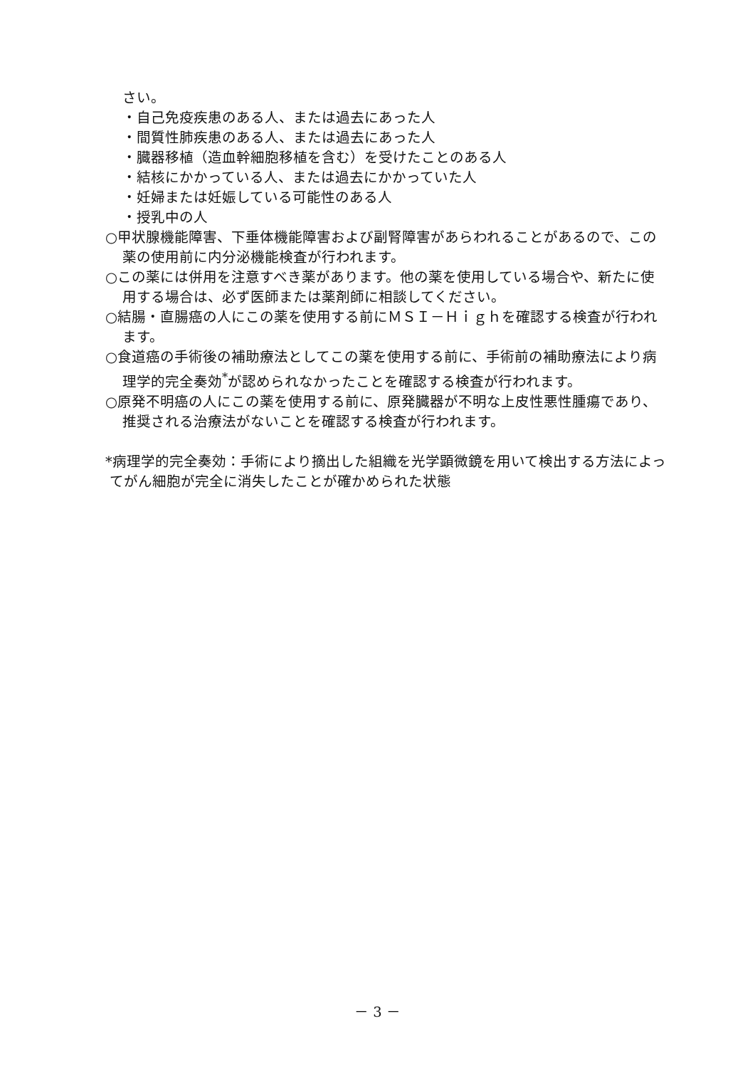さい。
・自己免疫疾患のある人、または過去にあった人
・間質性肺疾患のある人、または過去にあった人
・臓器移植（造血幹細胞移植を含む）を受けたことのある人
・結核にかかっている人、または過去にかかっていた人
・妊婦または妊娠している可能性のある人
・授乳中の人
○甲状腺機能障害、下垂体機能障害および副腎障害があらわれることがあるので、この薬の使用前に内分泌機能検査が行われます。
○この薬には併用を注意すべき薬があります。他の薬を使用している場合や、新たに使用する場合は、必ず医師または薬剤師に相談してください。
○結腸・直腸癌の人にこの薬を使用する前にＭＳＩ－Ｈｉｇｈを確認する検査が行われます。
○食道癌の手術後の補助療法としてこの薬を使用する前に、手術前の補助療法により病理学的完全奏効<sup>*</sup>が認められなかったことを確認する検査が行われます。
○原発不明癌の人にこの薬を使用する前に、原発臓器が不明な上皮性悪性腫瘍であり、推奨される治療法がないことを確認する検査が行われます。
*病理学的完全奏効：手術により摘出した組織を光学顕微鏡を用いて検出する方法によってがん細胞が完全に消失したことが確かめられた状態
－ 3 －